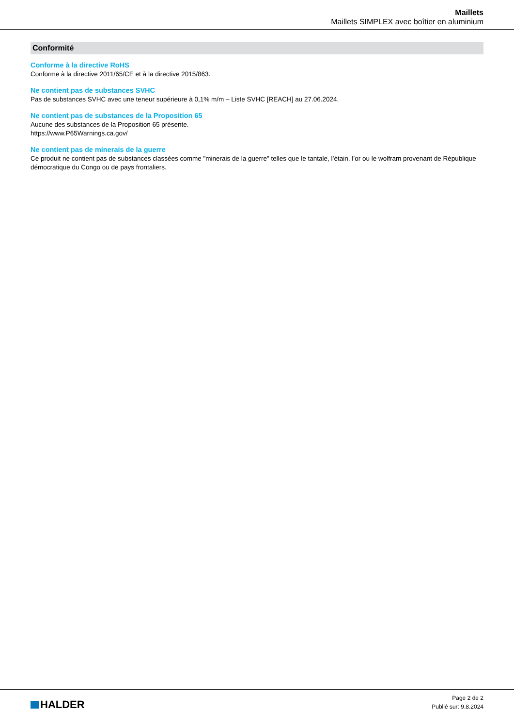Maillets
Maillets SIMPLEX avec boîtier en aluminium
Conformité
Conforme à la directive RoHS
Conforme à la directive 2011/65/CE et à la directive 2015/863.
Ne contient pas de substances SVHC
Pas de substances SVHC avec une teneur supérieure à 0,1% m/m – Liste SVHC [REACH] au 27.06.2024.
Ne contient pas de substances de la Proposition 65
Aucune des substances de la Proposition 65 présente.
https://www.P65Warnings.ca.gov/
Ne contient pas de minerais de la guerre
Ce produit ne contient pas de substances classées comme "minerais de la guerre" telles que le tantale, l’étain, l’or ou le wolfram provenant de République démocratique du Congo ou de pays frontaliers.
HALDER
Page 2 de 2
Publié sur: 9.8.2024